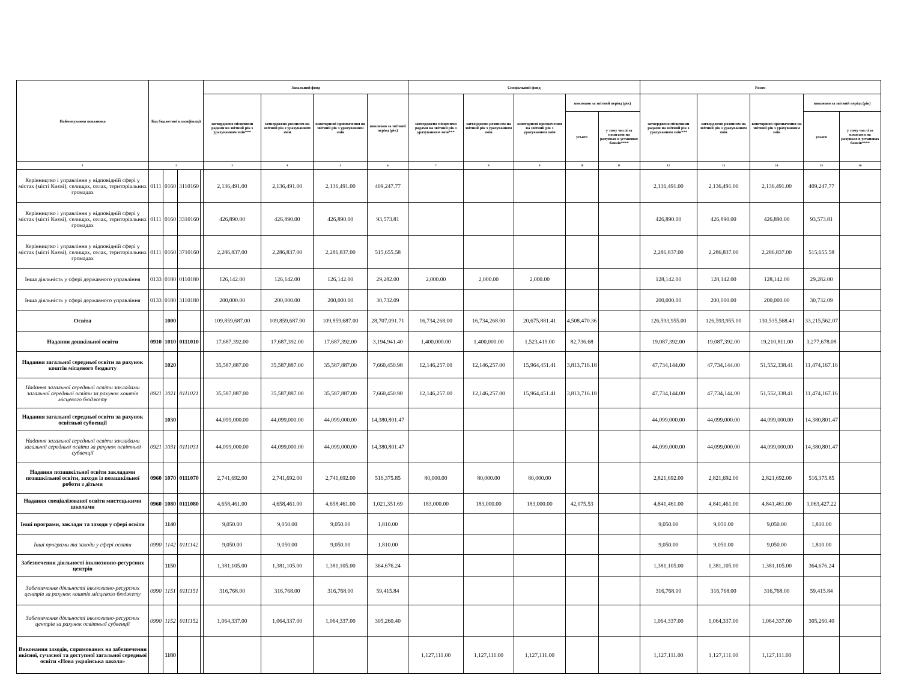| Найменування показника | Код бюджетної класифікації | | | | Загальний фонд | | | | Спеціальний фонд | | | | | Разом | | | | |
| --- | --- | --- | --- | --- | --- | --- | --- | --- | --- | --- | --- | --- | --- | --- | --- | --- | --- | --- |
| | | | | | затверджено місцевими радами на звітний рік з урахуванням змін*** | затверджено розписом на звітний рік з урахуванням змін | кошторисні призначення на звітний рік з урахуванням змін | виконано за звітний період (рік) | затверджено місцевими радами на звітний рік з урахуванням змін*** | затверджено розписом на звітний рік з урахуванням змін | кошторисні призначення на звітний рік з урахуванням змін | виконано за звітний період (рік) | | затверджено місцевими радами на звітний рік з урахуванням змін*** | затверджено розписом на звітний рік з урахуванням змін | кошторисні призначення на звітний рік з урахуванням змін | виконано за звітний період (рік) | |
| | | | | | | | | | | | | усього | у тому числі за коштами на рахунках в установах банків**** | | | | усього | у тому числі за коштами на рахунках в установах банків**** |
| 1 | 2 | | | | 3 | 4 | 5 | 6 | 7 | 8 | 9 | 10 | 11 | 12 | 13 | 14 | 15 | 16 |
| Керівництво і управління у відповідній сфері у містах (місті Києві), селищах, селах, територіальних громадах | 0111 | 0160 | 3110160 | | 2,136,491.00 | 2,136,491.00 | 2,136,491.00 | 409,247.77 | | | | | | 2,136,491.00 | 2,136,491.00 | 2,136,491.00 | 409,247.77 | |
| Керівництво і управління у відповідній сфері у містах (місті Києві), селищах, селах, територіальних громадах | 0111 | 0160 | 3310160 | | 426,890.00 | 426,890.00 | 426,890.00 | 93,573.81 | | | | | | 426,890.00 | 426,890.00 | 426,890.00 | 93,573.81 | |
| Керівництво і управління у відповідній сфері у містах (місті Києві), селищах, селах, територіальних громадах | 0111 | 0160 | 3710160 | | 2,286,837.00 | 2,286,837.00 | 2,286,837.00 | 515,655.58 | | | | | | 2,286,837.00 | 2,286,837.00 | 2,286,837.00 | 515,655.58 | |
| Інша діяльність у сфері державного управління | 0133 | 0180 | 0110180 | | 126,142.00 | 126,142.00 | 126,142.00 | 29,282.00 | 2,000.00 | 2,000.00 | 2,000.00 | | | 128,142.00 | 128,142.00 | 128,142.00 | 29,282.00 | |
| Інша діяльність у сфері державного управління | 0133 | 0180 | 3110180 | | 200,000.00 | 200,000.00 | 200,000.00 | 30,732.09 | | | | | | 200,000.00 | 200,000.00 | 200,000.00 | 30,732.09 | |
| Освіта | | 1000 | | | 109,859,687.00 | 109,859,687.00 | 109,859,687.00 | 28,707,091.71 | 16,734,268.00 | 16,734,268.00 | 20,675,881.41 | 4,508,470.36 | | 126,593,955.00 | 126,593,955.00 | 130,535,568.41 | 33,215,562.07 | |
| Надання дошкільної освіти | 0910 | 1010 | 0111010 | | 17,687,392.00 | 17,687,392.00 | 17,687,392.00 | 3,194,941.40 | 1,400,000.00 | 1,400,000.00 | 1,523,419.00 | 82,736.68 | | 19,087,392.00 | 19,087,392.00 | 19,210,811.00 | 3,277,678.08 | |
| Надання загальної середньої освіти за рахунок коштів місцевого бюджету | | 1020 | | | 35,587,887.00 | 35,587,887.00 | 35,587,887.00 | 7,660,450.98 | 12,146,257.00 | 12,146,257.00 | 15,964,451.41 | 3,813,716.18 | | 47,734,144.00 | 47,734,144.00 | 51,552,338.41 | 11,474,167.16 | |
| Надання загальної середньої освіти закладами загальної середньої освіти за рахунок коштів місцевого бюджету | 0921 | 1021 | 0111021 | | 35,587,887.00 | 35,587,887.00 | 35,587,887.00 | 7,660,450.98 | 12,146,257.00 | 12,146,257.00 | 15,964,451.41 | 3,813,716.18 | | 47,734,144.00 | 47,734,144.00 | 51,552,338.41 | 11,474,167.16 | |
| Надання загальної середньої освіти за рахунок освітньої субвенції | | 1030 | | | 44,099,000.00 | 44,099,000.00 | 44,099,000.00 | 14,380,801.47 | | | | | | 44,099,000.00 | 44,099,000.00 | 44,099,000.00 | 14,380,801.47 | |
| Надання загальної середньої освіти закладами загальної середньої освіти за рахунок освітньої субвенції | 0921 | 1031 | 0111031 | | 44,099,000.00 | 44,099,000.00 | 44,099,000.00 | 14,380,801.47 | | | | | | 44,099,000.00 | 44,099,000.00 | 44,099,000.00 | 14,380,801.47 | |
| Надання позашкільної освіти закладами позашкільної освіти, заходи із позашкільної роботи з дітьми | 0960 | 1070 | 0111070 | | 2,741,692.00 | 2,741,692.00 | 2,741,692.00 | 516,375.85 | 80,000.00 | 80,000.00 | 80,000.00 | | | 2,821,692.00 | 2,821,692.00 | 2,821,692.00 | 516,375.85 | |
| Надання спеціалізованої освіти мистецькими школами | 0960 | 1080 | 0111080 | | 4,658,461.00 | 4,658,461.00 | 4,658,461.00 | 1,021,351.69 | 183,000.00 | 183,000.00 | 183,000.00 | 42,075.53 | | 4,841,461.00 | 4,841,461.00 | 4,841,461.00 | 1,063,427.22 | |
| Інші програми, заклади та заходи у сфері освіти | | 1140 | | | 9,050.00 | 9,050.00 | 9,050.00 | 1,810.00 | | | | | | 9,050.00 | 9,050.00 | 9,050.00 | 1,810.00 | |
| Інші програми та заходи у сфері освіти | 0990 | 1142 | 0111142 | | 9,050.00 | 9,050.00 | 9,050.00 | 1,810.00 | | | | | | 9,050.00 | 9,050.00 | 9,050.00 | 1,810.00 | |
| Забезпечення діяльності інклюзивно-ресурсних центрів | | 1150 | | | 1,381,105.00 | 1,381,105.00 | 1,381,105.00 | 364,676.24 | | | | | | 1,381,105.00 | 1,381,105.00 | 1,381,105.00 | 364,676.24 | |
| Забезпечення діяльності інклюзивно-ресурсних центрів за рахунок коштів місцевого бюджету | 0990 | 1151 | 0111151 | | 316,768.00 | 316,768.00 | 316,768.00 | 59,415.84 | | | | | | 316,768.00 | 316,768.00 | 316,768.00 | 59,415.84 | |
| Забезпечення діяльності інклюзивно-ресурсних центрів за рахунок освітньої субвенції | 0990 | 1152 | 0111152 | | 1,064,337.00 | 1,064,337.00 | 1,064,337.00 | 305,260.40 | | | | | | 1,064,337.00 | 1,064,337.00 | 1,064,337.00 | 305,260.40 | |
| Виконання заходів, спрямованих на забезпечення якісної, сучасної та доступної загальної середньої освіти «Нова українська школа» | | 1180 | | | | | | | 1,127,111.00 | 1,127,111.00 | 1,127,111.00 | | | 1,127,111.00 | 1,127,111.00 | 1,127,111.00 | | |